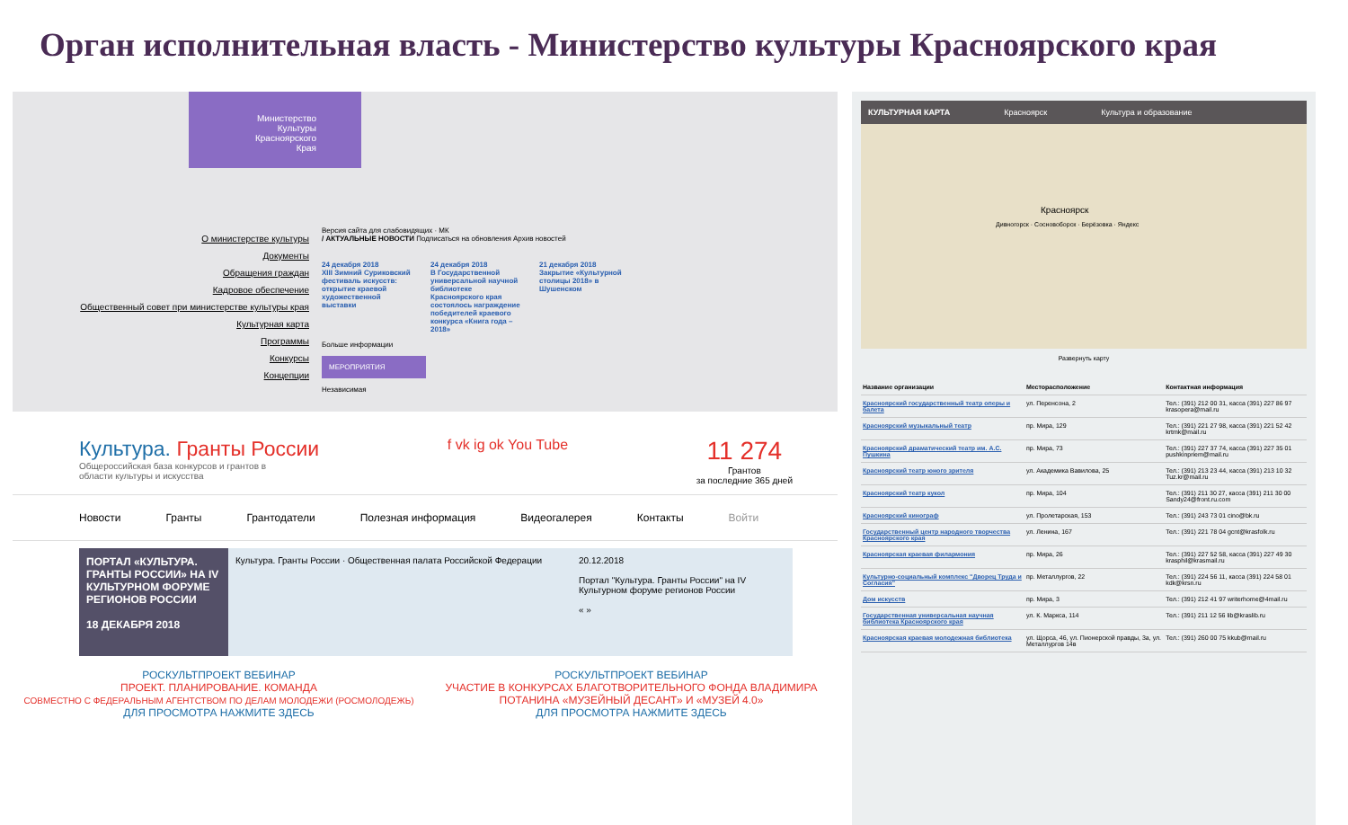Орган исполнительная власть - Министерство культуры Красноярского края
Министерство
Культуры
Красноярского
Края
О министерстве культуры
Документы
Обращения граждан
Кадровое обеспечение
Общественный совет при министерстве культуры края
Культурная карта
Программы
Конкурсы
Концепции
Версия сайта для слабовидящих · МК
/ АКТУАЛЬНЫЕ НОВОСТИ Подписаться на обновления Архив новостей
24 декабря 2018
XIII Зимний Суриковский фестиваль искусств: открытие краевой художественной выставки
24 декабря 2018
В Государственной универсальной научной библиотеке Красноярского края состоялось награждение победителей краевого конкурса «Книга года – 2018»
21 декабря 2018
Закрытие «Культурной столицы 2018» в Шушенском
Больше информации
МЕРОПРИЯТИЯ
Независимая
Культура. Гранты России
Общероссийская база конкурсов и грантов в
области культуры и искусства
f vk ig ok You Tube
11 274
Грантов
за последние 365 дней
Новости Гранты Грантодатели Полезная информация Видеогалерея Контакты Войти
ПОРТАЛ «КУЛЬТУРА. ГРАНТЫ РОССИИ» НА IV КУЛЬТУРНОМ ФОРУМЕ РЕГИОНОВ РОССИИ
18 ДЕКАБРЯ 2018
Культура. Гранты России · Общественная палата Российской Федерации
20.12.2018
Портал "Культура. Гранты России" на IV Культурном форуме регионов России
« »
РОСКУЛЬТПРОЕКТ ВЕБИНАР
ПРОЕКТ. ПЛАНИРОВАНИЕ. КОМАНДА
СОВМЕСТНО С ФЕДЕРАЛЬНЫМ АГЕНТСТВОМ ПО ДЕЛАМ МОЛОДЕЖИ (РОСМОЛОДЕЖЬ)
ДЛЯ ПРОСМОТРА НАЖМИТЕ ЗДЕСЬ
РОСКУЛЬТПРОЕКТ ВЕБИНАР
УЧАСТИЕ В КОНКУРСАХ БЛАГОТВОРИТЕЛЬНОГО ФОНДА ВЛАДИМИРА ПОТАНИНА «МУЗЕЙНЫЙ ДЕСАНТ» И «МУЗЕЙ 4.0»
ДЛЯ ПРОСМОТРА НАЖМИТЕ ЗДЕСЬ
КУЛЬТУРНАЯ КАРТА Красноярск Культура и образование
Красноярск
Дивногорск · Сосновоборск · Берёзовка · Яндекс
Развернуть карту
| Название организации | Месторасположение | Контактная информация |
| --- | --- | --- |
| Красноярский государственный театр оперы и балета | ул. Перенсона, 2 | Тел.: (391) 212 00 31, касса (391) 227 86 97 krasopera@mail.ru |
| Красноярский музыкальный театр | пр. Мира, 129 | Тел.: (391) 221 27 98, касса (391) 221 52 42 krtmk@mail.ru |
| Красноярский драматический театр им. А.С. Пушкина | пр. Мира, 73 | Тел.: (391) 227 37 74, касса (391) 227 35 01 pushkinpriem@mail.ru |
| Красноярский театр юного зрителя | ул. Академика Вавилова, 25 | Тел.: (391) 213 23 44, касса (391) 213 10 32 Tuz.kr@mail.ru |
| Красноярский театр кукол | пр. Мира, 104 | Тел.: (391) 211 30 27, касса (391) 211 30 00 Sandy24@front.ru.com |
| Красноярский кинограф | ул. Пролетарская, 153 | Тел.: (391) 243 73 01 cino@bk.ru |
| Государственный центр народного творчества Красноярского края | ул. Ленина, 167 | Тел.: (391) 221 78 04 gcnt@krasfolk.ru |
| Красноярская краевая филармония | пр. Мира, 26 | Тел.: (391) 227 52 58, касса (391) 227 49 30 krasphil@krasmail.ru |
| Культурно-социальный комплекс "Дворец Труда и Согласия" | пр. Металлургов, 22 | Тел.: (391) 224 56 11, касса (391) 224 58 01 kdk@krsn.ru |
| Дом искусств | пр. Мира, 3 | Тел.: (391) 212 41 97 writerhome@4mail.ru |
| Государственная универсальная научная библиотека Красноярского края | ул. К. Маркса, 114 | Тел.: (391) 211 12 56 lib@kraslib.ru |
| Красноярская краевая молодежная библиотека | ул. Щорса, 46, ул. Пионерской правды, 3а, ул. Металлургов 14в | Тел.: (391) 260 00 75 kkub@mail.ru |